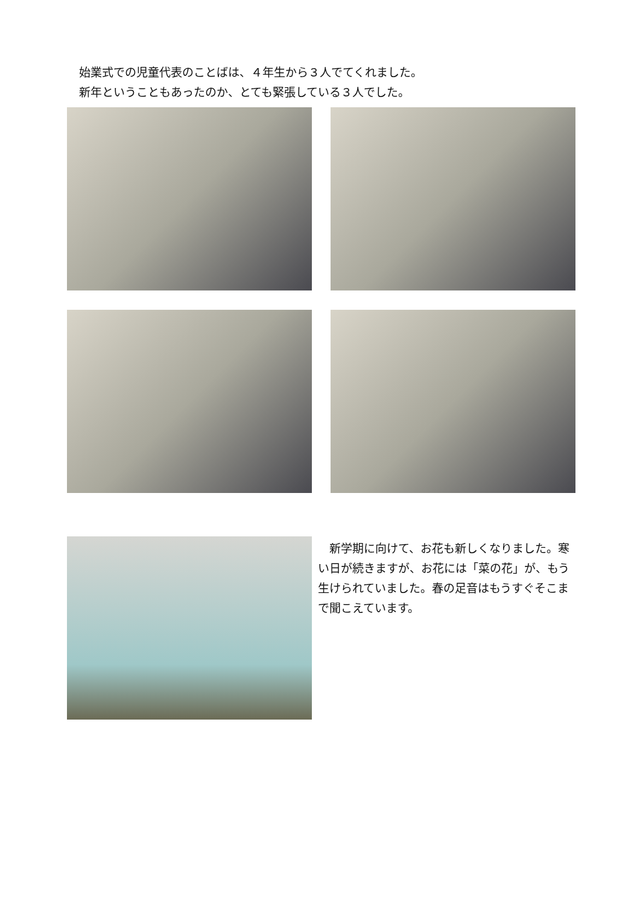始業式での児童代表のことばは、４年生から３人でてくれました。
新年ということもあったのか、とても緊張している３人でした。
　新学期に向けて、お花も新しくなりました。寒い日が続きますが、お花には「菜の花」が、もう生けられていました。春の足音はもうすぐそこまで聞こえています。